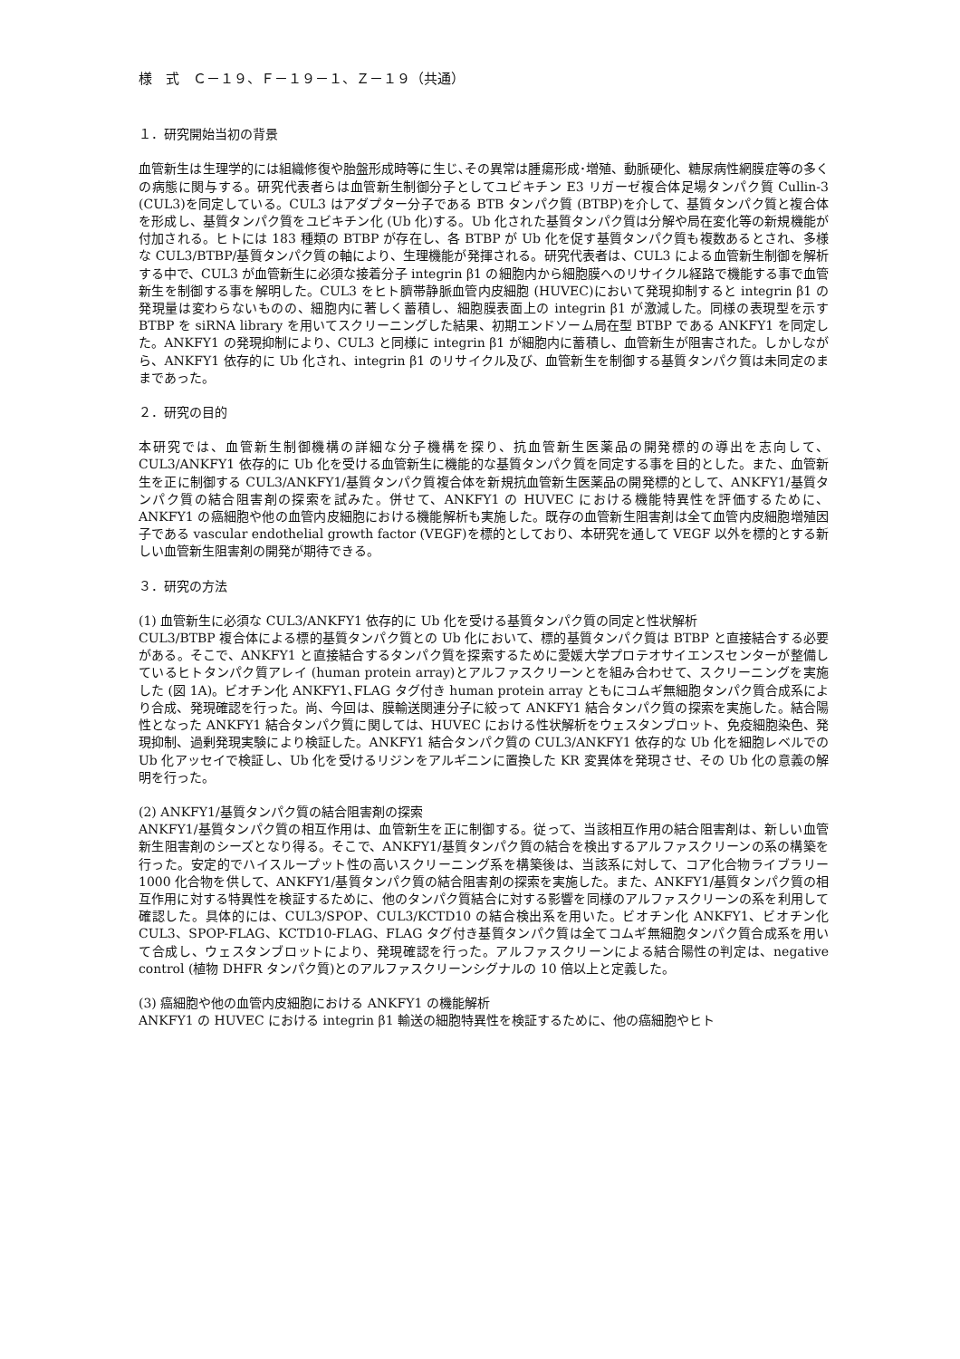様　式　Ｃ－１９、Ｆ－１９－１、Ｚ－１９（共通）
１．研究開始当初の背景
血管新生は生理学的には組織修復や胎盤形成時等に生じ､その異常は腫瘍形成･増殖、動脈硬化、糖尿病性網膜症等の多くの病態に関与する。研究代表者らは血管新生制御分子としてユビキチン E3 リガーゼ複合体足場タンパク質 Cullin-3 (CUL3)を同定している。CUL3 はアダプター分子である BTB タンパク質 (BTBP)を介して、基質タンパク質と複合体を形成し、基質タンパク質をユビキチン化 (Ub 化)する。Ub 化された基質タンパク質は分解や局在変化等の新規機能が付加される。ヒトには 183 種類の BTBP が存在し、各 BTBP が Ub 化を促す基質タンパク質も複数あるとされ、多様な CUL3/BTBP/基質タンパク質の軸により、生理機能が発揮される。研究代表者は、CUL3 による血管新生制御を解析する中で、CUL3 が血管新生に必須な接着分子 integrin β1 の細胞内から細胞膜へのリサイクル経路で機能する事で血管新生を制御する事を解明した。CUL3 をヒト臍帯静脈血管内皮細胞 (HUVEC)において発現抑制すると integrin β1 の発現量は変わらないものの、細胞内に著しく蓄積し、細胞膜表面上の integrin β1 が激減した。同様の表現型を示す BTBP を siRNA library を用いてスクリーニングした結果、初期エンドソーム局在型 BTBP である ANKFY1 を同定した。ANKFY1 の発現抑制により、CUL3 と同様に integrin β1 が細胞内に蓄積し、血管新生が阻害された。しかしながら、ANKFY1 依存的に Ub 化され、integrin β1 のリサイクル及び、血管新生を制御する基質タンパク質は未同定のままであった。
２．研究の目的
本研究では、血管新生制御機構の詳細な分子機構を探り、抗血管新生医薬品の開発標的の導出を志向して、CUL3/ANKFY1 依存的に Ub 化を受ける血管新生に機能的な基質タンパク質を同定する事を目的とした。また、血管新生を正に制御する CUL3/ANKFY1/基質タンパク質複合体を新規抗血管新生医薬品の開発標的として、ANKFY1/基質タンパク質の結合阻害剤の探索を試みた。併せて、ANKFY1 の HUVEC における機能特異性を評価するために、ANKFY1 の癌細胞や他の血管内皮細胞における機能解析も実施した。既存の血管新生阻害剤は全て血管内皮細胞増殖因子である vascular endothelial growth factor (VEGF)を標的としており、本研究を通して VEGF 以外を標的とする新しい血管新生阻害剤の開発が期待できる。
３．研究の方法
(1) 血管新生に必須な CUL3/ANKFY1 依存的に Ub 化を受ける基質タンパク質の同定と性状解析
CUL3/BTBP 複合体による標的基質タンパク質との Ub 化において、標的基質タンパク質は BTBP と直接結合する必要がある。そこで、ANKFY1 と直接結合するタンパク質を探索するために愛媛大学プロテオサイエンスセンターが整備しているヒトタンパク質アレイ (human protein array)とアルファスクリーンとを組み合わせて、スクリーニングを実施した (図 1A)。ビオチン化 ANKFY1､FLAG タグ付き human protein array ともにコムギ無細胞タンパク質合成系により合成、発現確認を行った。尚、今回は、膜輸送関連分子に絞って ANKFY1 結合タンパク質の探索を実施した。結合陽性となった ANKFY1 結合タンパク質に関しては、HUVEC における性状解析をウェスタンブロット、免疫細胞染色、発現抑制、過剰発現実験により検証した。ANKFY1 結合タンパク質の CUL3/ANKFY1 依存的な Ub 化を細胞レベルでの Ub 化アッセイで検証し、Ub 化を受けるリジンをアルギニンに置換した KR 変異体を発現させ、その Ub 化の意義の解明を行った。
(2) ANKFY1/基質タンパク質の結合阻害剤の探索
ANKFY1/基質タンパク質の相互作用は、血管新生を正に制御する。従って、当該相互作用の結合阻害剤は、新しい血管新生阻害剤のシーズとなり得る。そこで、ANKFY1/基質タンパク質の結合を検出するアルファスクリーンの系の構築を行った。安定的でハイスループット性の高いスクリーニング系を構築後は、当該系に対して、コア化合物ライブラリー1000 化合物を供して、ANKFY1/基質タンパク質の結合阻害剤の探索を実施した。また、ANKFY1/基質タンパク質の相互作用に対する特異性を検証するために、他のタンパク質結合に対する影響を同様のアルファスクリーンの系を利用して確認した。具体的には、CUL3/SPOP、CUL3/KCTD10 の結合検出系を用いた。ビオチン化 ANKFY1、ビオチン化 CUL3、SPOP-FLAG、KCTD10-FLAG、FLAG タグ付き基質タンパク質は全てコムギ無細胞タンパク質合成系を用いて合成し、ウェスタンブロットにより、発現確認を行った。アルファスクリーンによる結合陽性の判定は、negative control (植物 DHFR タンパク質)とのアルファスクリーンシグナルの 10 倍以上と定義した。
(3) 癌細胞や他の血管内皮細胞における ANKFY1 の機能解析
ANKFY1 の HUVEC における integrin β1 輸送の細胞特異性を検証するために、他の癌細胞やヒト